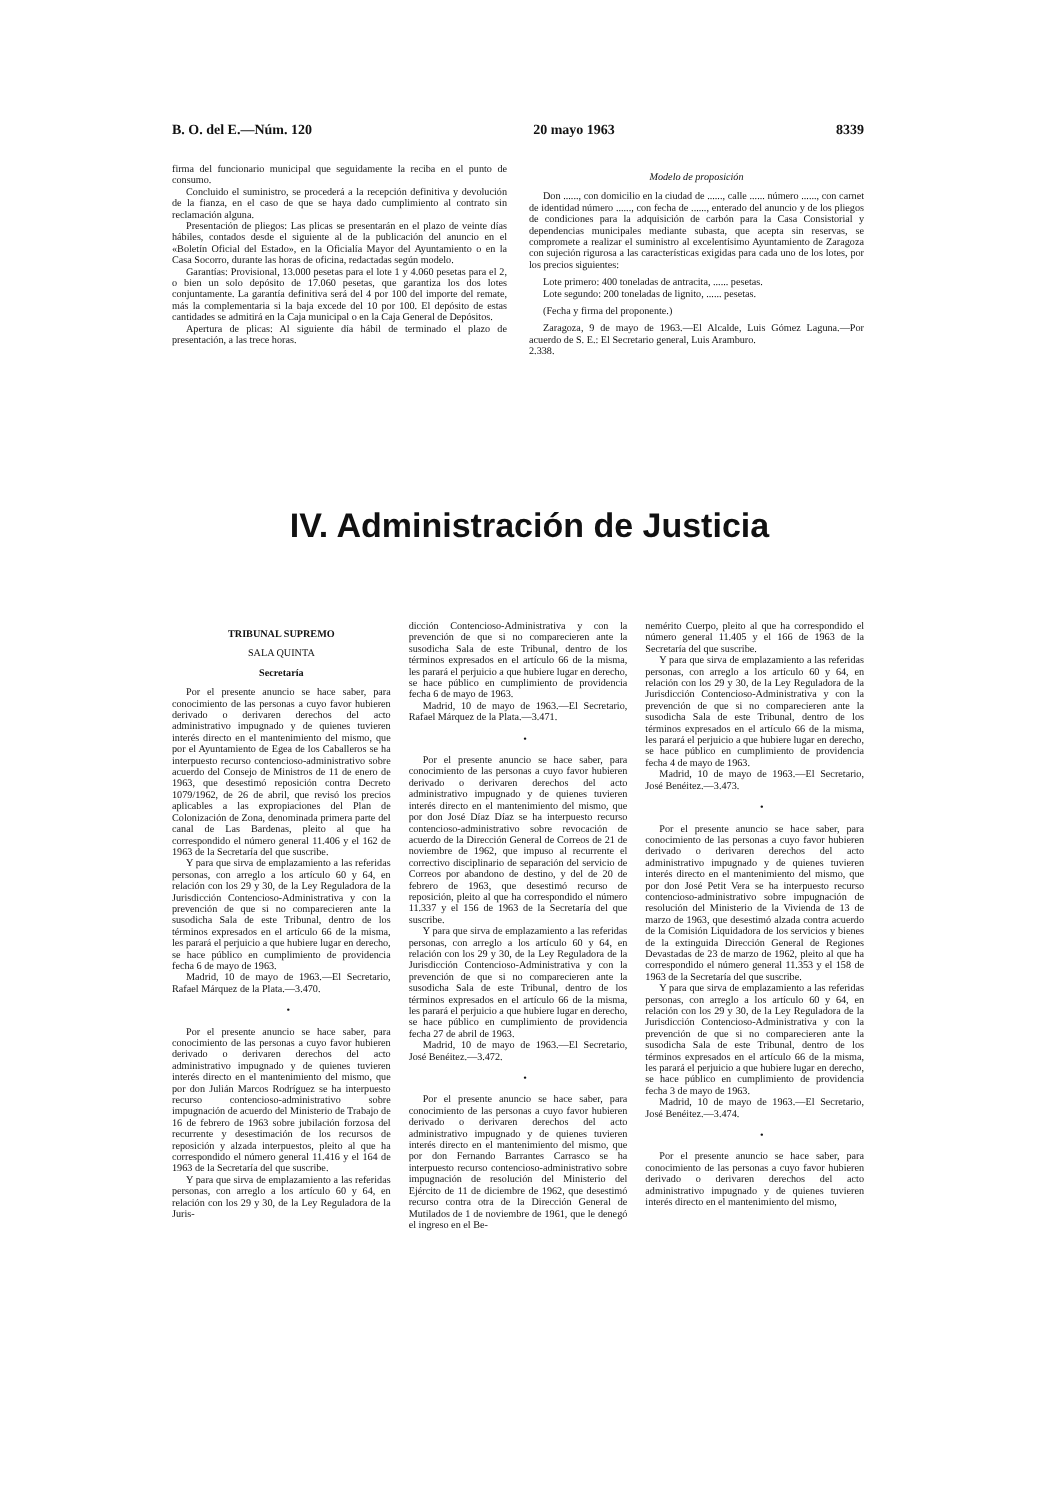B. O. del E.—Núm. 120 20 mayo 1963 8339
firma del funcionario municipal que seguidamente la reciba en el punto de consumo.
Concluido el suministro, se procederá a la recepción definitiva y devolución de la fianza, en el caso de que se haya dado cumplimiento al contrato sin reclamación alguna.
Presentación de pliegos: Las plicas se presentarán en el plazo de veinte días hábiles, contados desde el siguiente al de la publicación del anuncio en el «Boletín Oficial del Estado», en la Oficialía Mayor del Ayuntamiento o en la Casa Socorro, durante las horas de oficina, redactadas según modelo.
Garantías: Provisional, 13.000 pesetas para el lote 1 y 4.060 pesetas para el 2, o bien un solo depósito de 17.060 pesetas, que garantiza los dos lotes conjuntamente. La garantía definitiva será del 4 por 100 del importe del remate, más la complementaria si la baja excede del 10 por 100. El depósito de estas cantidades se admitirá en la Caja municipal o en la Caja General de Depósitos.
Apertura de plicas: Al siguiente día hábil de terminado el plazo de presentación, a las trece horas.
Modelo de proposición
Don ......, con domicilio en la ciudad de ......, calle ...... número ......, con carnet de identidad número ......, con fecha de ......, enterado del anuncio y de los pliegos de condiciones para la adquisición de carbón para la Casa Consistorial y dependencias municipales mediante subasta, que acepta sin reservas, se compromete a realizar el suministro al excelentísimo Ayuntamiento de Zaragoza con sujeción rigurosa a las características exigidas para cada uno de los lotes, por los precios siguientes:
Lote primero: 400 toneladas de antracita, ...... pesetas.
Lote segundo: 200 toneladas de lignito, ...... pesetas.
(Fecha y firma del proponente.)
Zaragoza, 9 de mayo de 1963.—El Alcalde, Luis Gómez Laguna.—Por acuerdo de S. E.: El Secretario general, Luis Aramburo.
2.338.
IV. Administración de Justicia
TRIBUNAL SUPREMO
SALA QUINTA
Secretaría
Por el presente anuncio se hace saber, para conocimiento de las personas a cuyo favor hubieren derivado o derivaren derechos del acto administrativo impugnado y de quienes tuvieren interés directo en el mantenimiento del mismo, que por el Ayuntamiento de Egea de los Caballeros se ha interpuesto recurso contencioso-administrativo sobre acuerdo del Consejo de Ministros de 11 de enero de 1963, que desestimó reposición contra Decreto 1079/1962, de 26 de abril, que revisó los precios aplicables a las expropiaciones del Plan de Colonización de Zona, denominada primera parte del canal de Las Bardenas, pleito al que ha correspondido el número general 11.406 y el 162 de 1963 de la Secretaría del que suscribe.
Y para que sirva de emplazamiento a las referidas personas, con arreglo a los artículo 60 y 64, en relación con los 29 y 30, de la Ley Reguladora de la Jurisdicción Contencioso-Administrativa y con la prevención de que si no comparecieren ante la susodicha Sala de este Tribunal, dentro de los términos expresados en el artículo 66 de la misma, les parará el perjuicio a que hubiere lugar en derecho, se hace público en cumplimiento de providencia fecha 6 de mayo de 1963.
Madrid, 10 de mayo de 1963.—El Secretario, Rafael Márquez de la Plata.—3.470.
•
Por el presente anuncio se hace saber, para conocimiento de las personas a cuyo favor hubieren derivado o derivaren derechos del acto administrativo impugnado y de quienes tuvieren interés directo en el mantenimiento del mismo, que por don Julián Marcos Rodríguez se ha interpuesto recurso contencioso-administrativo sobre impugnación de acuerdo del Ministerio de Trabajo de 16 de febrero de 1963 sobre jubilación forzosa del recurrente y desestimación de los recursos de reposición y alzada interpuestos, pleito al que ha correspondido el número general 11.416 y el 164 de 1963 de la Secretaría del que suscribe.
Y para que sirva de emplazamiento a las referidas personas, con arreglo a los artículo 60 y 64, en relación con los 29 y 30, de la Ley Reguladora de la Juris-
dicción Contencioso-Administrativa y con la prevención de que si no comparecieren ante la susodicha Sala de este Tribunal, dentro de los términos expresados en el artículo 66 de la misma, les parará el perjuicio a que hubiere lugar en derecho, se hace público en cumplimiento de providencia fecha 6 de mayo de 1963.
Madrid, 10 de mayo de 1963.—El Secretario, Rafael Márquez de la Plata.—3.471.
•
Por el presente anuncio se hace saber, para conocimiento de las personas a cuyo favor hubieren derivado o derivaren derechos del acto administrativo impugnado y de quienes tuvieren interés directo en el mantenimiento del mismo, que por don José Díaz Díaz se ha interpuesto recurso contencioso-administrativo sobre revocación de acuerdo de la Dirección General de Correos de 21 de noviembre de 1962, que impuso al recurrente el correctivo disciplinario de separación del servicio de Correos por abandono de destino, y del de 20 de febrero de 1963, que desestimó recurso de reposición, pleito al que ha correspondido el número 11.337 y el 156 de 1963 de la Secretaría del que suscribe.
Y para que sirva de emplazamiento a las referidas personas, con arreglo a los artículo 60 y 64, en relación con los 29 y 30, de la Ley Reguladora de la Jurisdicción Contencioso-Administrativa y con la prevención de que si no comparecieren ante la susodicha Sala de este Tribunal, dentro de los términos expresados en el artículo 66 de la misma, les parará el perjuicio a que hubiere lugar en derecho, se hace público en cumplimiento de providencia fecha 27 de abril de 1963.
Madrid, 10 de mayo de 1963.—El Secretario, José Benéitez.—3.472.
•
Por el presente anuncio se hace saber, para conocimiento de las personas a cuyo favor hubieren derivado o derivaren derechos del acto administrativo impugnado y de quienes tuvieren interés directo en el mantenimiento del mismo, que por don Fernando Barrantes Carrasco se ha interpuesto recurso contencioso-administrativo sobre impugnación de resolución del Ministerio del Ejército de 11 de diciembre de 1962, que desestimó recurso contra otra de la Dirección General de Mutilados de 1 de noviembre de 1961, que le denegó el ingreso en el Be-
nemérito Cuerpo, pleito al que ha correspondido el número general 11.405 y el 166 de 1963 de la Secretaría del que suscribe.
Y para que sirva de emplazamiento a las referidas personas, con arreglo a los artículo 60 y 64, en relación con los 29 y 30, de la Ley Reguladora de la Jurisdicción Contencioso-Administrativa y con la prevención de que si no comparecieren ante la susodicha Sala de este Tribunal, dentro de los términos expresados en el artículo 66 de la misma, les parará el perjuicio a que hubiere lugar en derecho, se hace público en cumplimiento de providencia fecha 4 de mayo de 1963.
Madrid, 10 de mayo de 1963.—El Secretario, José Benéitez.—3.473.
•
Por el presente anuncio se hace saber, para conocimiento de las personas a cuyo favor hubieren derivado o derivaren derechos del acto administrativo impugnado y de quienes tuvieren interés directo en el mantenimiento del mismo, que por don José Petit Vera se ha interpuesto recurso contencioso-administrativo sobre impugnación de resolución del Ministerio de la Vivienda de 13 de marzo de 1963, que desestimó alzada contra acuerdo de la Comisión Liquidadora de los servicios y bienes de la extinguida Dirección General de Regiones Devastadas de 23 de marzo de 1962, pleito al que ha correspondido el número general 11.353 y el 158 de 1963 de la Secretaría del que suscribe.
Y para que sirva de emplazamiento a las referidas personas, con arreglo a los artículo 60 y 64, en relación con los 29 y 30, de la Ley Reguladora de la Jurisdicción Contencioso-Administrativa y con la prevención de que si no comparecieren ante la susodicha Sala de este Tribunal, dentro de los términos expresados en el artículo 66 de la misma, les parará el perjuicio a que hubiere lugar en derecho, se hace público en cumplimiento de providencia fecha 3 de mayo de 1963.
Madrid, 10 de mayo de 1963.—El Secretario, José Benéitez.—3.474.
•
Por el presente anuncio se hace saber, para conocimiento de las personas a cuyo favor hubieren derivado o derivaren derechos del acto administrativo impugnado y de quienes tuvieren interés directo en el mantenimiento del mismo,